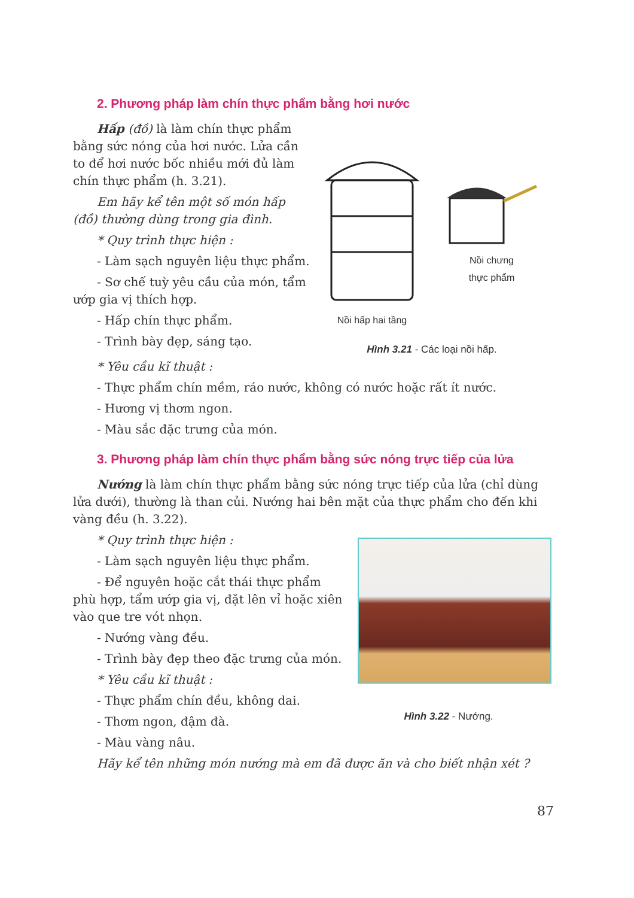2. Phương pháp làm chín thực phẩm bằng hơi nước
Hấp (đồ) là làm chín thực phẩm bằng sức nóng của hơi nước. Lửa cần to để hơi nước bốc nhiều mới đủ làm chín thực phẩm (h. 3.21).
Em hãy kể tên một số món hấp (đồ) thường dùng trong gia đình.
* Quy trình thực hiện :
- Làm sạch nguyên liệu thực phẩm.
- Sơ chế tuỳ yêu cầu của món, tẩm ướp gia vị thích hợp.
- Hấp chín thực phẩm.
- Trình bày đẹp, sáng tạo.
Nồi hấp hai tầng
Nồi chưng
thực phẩm
Hình 3.21 - Các loại nồi hấp.
* Yêu cầu kĩ thuật :
- Thực phẩm chín mềm, ráo nước, không có nước hoặc rất ít nước.
- Hương vị thơm ngon.
- Màu sắc đặc trưng của món.
3. Phương pháp làm chín thực phẩm bằng sức nóng trực tiếp của lửa
Nướng là làm chín thực phẩm bằng sức nóng trực tiếp của lửa (chỉ dùng lửa dưới), thường là than củi. Nướng hai bên mặt của thực phẩm cho đến khi vàng đều (h. 3.22).
* Quy trình thực hiện :
- Làm sạch nguyên liệu thực phẩm.
- Để nguyên hoặc cắt thái thực phẩm phù hợp, tẩm ướp gia vị, đặt lên vỉ hoặc xiên vào que tre vót nhọn.
- Nướng vàng đều.
- Trình bày đẹp theo đặc trưng của món.
* Yêu cầu kĩ thuật :
- Thực phẩm chín đều, không dai.
- Thơm ngon, đậm đà.
- Màu vàng nâu.
Hình 3.22 - Nướng.
Hãy kể tên những món nướng mà em đã được ăn và cho biết nhận xét ?
87